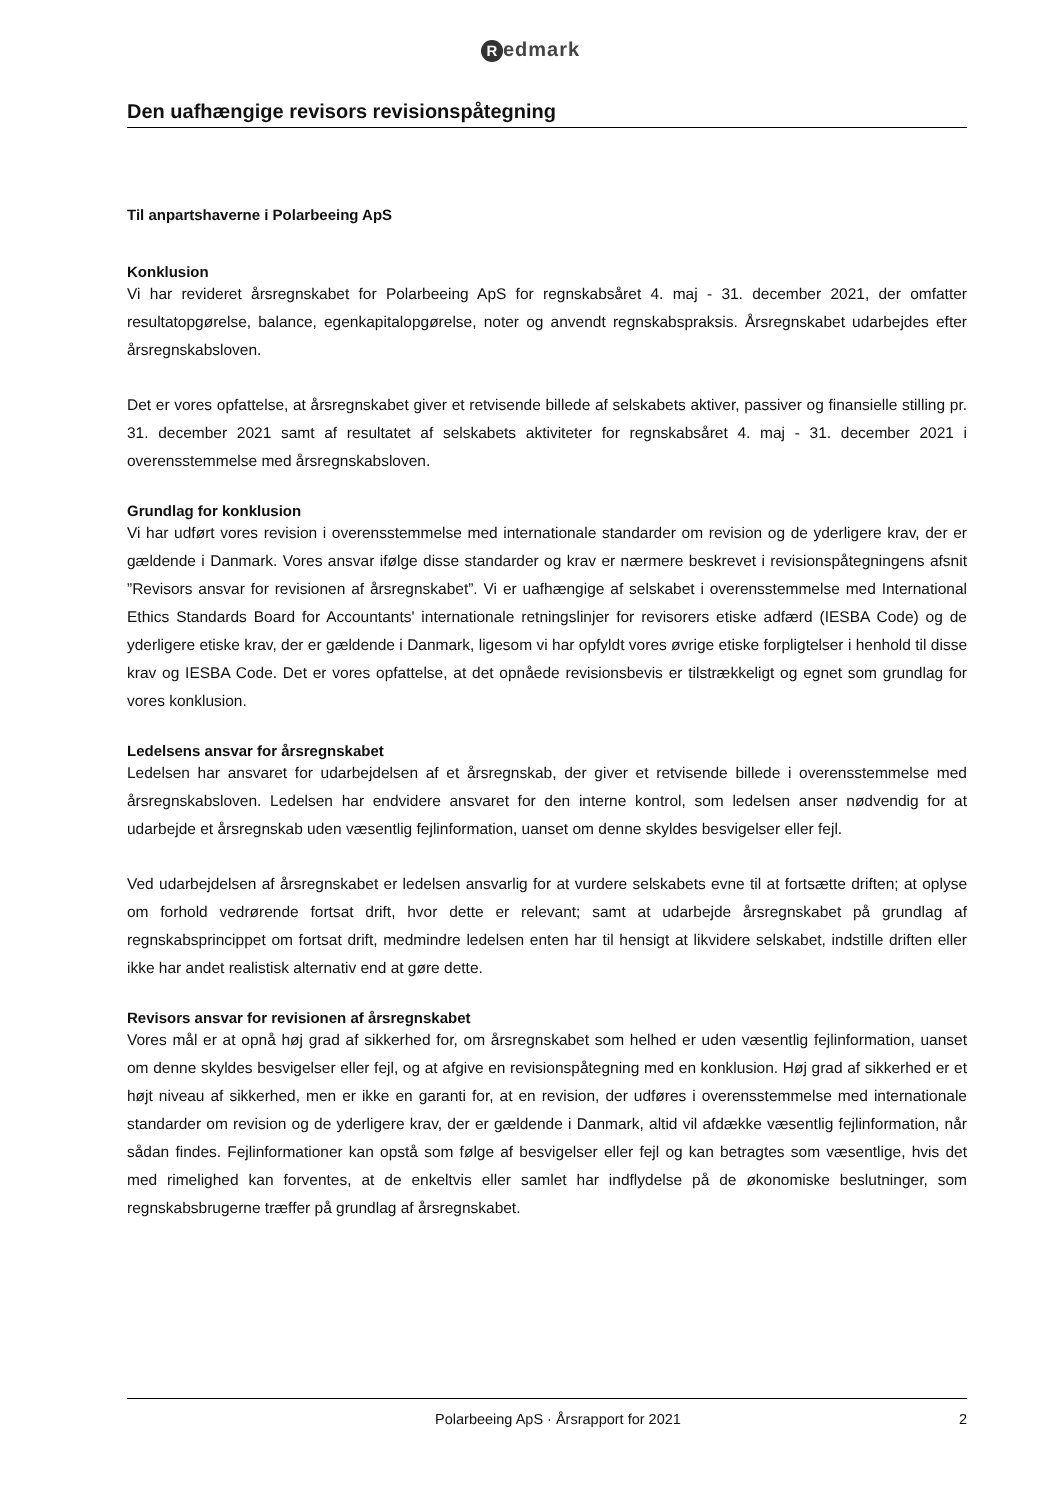Redmark
Den uafhængige revisors revisionspåtegning
Til anpartshaverne i Polarbeeing ApS
Konklusion
Vi har revideret årsregnskabet for Polarbeeing ApS for regnskabsåret 4. maj - 31. december 2021, der omfatter resultatopgørelse, balance, egenkapitalopgørelse, noter og anvendt regnskabspraksis. Årsregnskabet udarbejdes efter årsregnskabsloven.
Det er vores opfattelse, at årsregnskabet giver et retvisende billede af selskabets aktiver, passiver og finansielle stilling pr. 31. december 2021 samt af resultatet af selskabets aktiviteter for regnskabsåret 4. maj - 31. december 2021 i overensstemmelse med årsregnskabsloven.
Grundlag for konklusion
Vi har udført vores revision i overensstemmelse med internationale standarder om revision og de yderligere krav, der er gældende i Danmark. Vores ansvar ifølge disse standarder og krav er nærmere beskrevet i revisionspåtegningens afsnit ”Revisors ansvar for revisionen af årsregnskabet”. Vi er uafhængige af selskabet i overensstemmelse med International Ethics Standards Board for Accountants' internationale retningslinjer for revisorers etiske adfærd (IESBA Code) og de yderligere etiske krav, der er gældende i Danmark, ligesom vi har opfyldt vores øvrige etiske forpligtelser i henhold til disse krav og IESBA Code. Det er vores opfattelse, at det opnåede revisionsbevis er tilstrækkeligt og egnet som grundlag for vores konklusion.
Ledelsens ansvar for årsregnskabet
Ledelsen har ansvaret for udarbejdelsen af et årsregnskab, der giver et retvisende billede i overensstemmelse med årsregnskabsloven. Ledelsen har endvidere ansvaret for den interne kontrol, som ledelsen anser nødvendig for at udarbejde et årsregnskab uden væsentlig fejlinformation, uanset om denne skyldes besvigelser eller fejl.
Ved udarbejdelsen af årsregnskabet er ledelsen ansvarlig for at vurdere selskabets evne til at fortsætte driften; at oplyse om forhold vedrørende fortsat drift, hvor dette er relevant; samt at udarbejde årsregnskabet på grundlag af regnskabsprincippet om fortsat drift, medmindre ledelsen enten har til hensigt at likvidere selskabet, indstille driften eller ikke har andet realistisk alternativ end at gøre dette.
Revisors ansvar for revisionen af årsregnskabet
Vores mål er at opnå høj grad af sikkerhed for, om årsregnskabet som helhed er uden væsentlig fejlinformation, uanset om denne skyldes besvigelser eller fejl, og at afgive en revisionspåtegning med en konklusion. Høj grad af sikkerhed er et højt niveau af sikkerhed, men er ikke en garanti for, at en revision, der udføres i overensstemmelse med internationale standarder om revision og de yderligere krav, der er gældende i Danmark, altid vil afdække væsentlig fejlinformation, når sådan findes. Fejlinformationer kan opstå som følge af besvigelser eller fejl og kan betragtes som væsentlige, hvis det med rimelighed kan forventes, at de enkeltvis eller samlet har indflydelse på de økonomiske beslutninger, som regnskabsbrugerne træffer på grundlag af årsregnskabet.
Polarbeeing ApS · Årsrapport for 2021 2